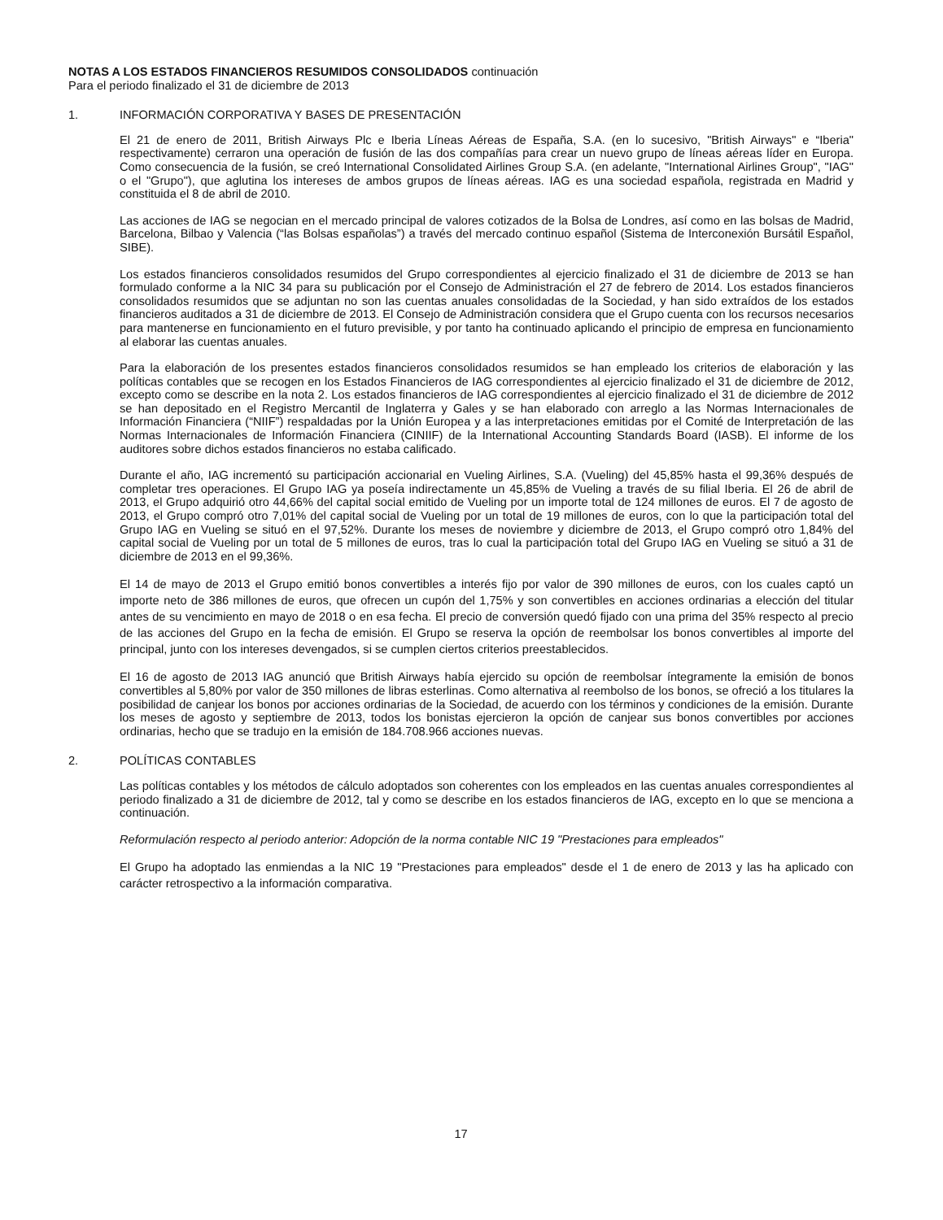NOTAS A LOS ESTADOS FINANCIEROS RESUMIDOS CONSOLIDADOS continuación
Para el periodo finalizado el 31 de diciembre de 2013
1. INFORMACIÓN CORPORATIVA Y BASES DE PRESENTACIÓN
El 21 de enero de 2011, British Airways Plc e Iberia Líneas Aéreas de España, S.A. (en lo sucesivo, "British Airways" e “Iberia" respectivamente) cerraron una operación de fusión de las dos compañías para crear un nuevo grupo de líneas aéreas líder en Europa. Como consecuencia de la fusión, se creó International Consolidated Airlines Group S.A. (en adelante, "International Airlines Group", "IAG" o el "Grupo"), que aglutina los intereses de ambos grupos de líneas aéreas. IAG es una sociedad española, registrada en Madrid y constituida el 8 de abril de 2010.
Las acciones de IAG se negocian en el mercado principal de valores cotizados de la Bolsa de Londres, así como en las bolsas de Madrid, Barcelona, Bilbao y Valencia (“las Bolsas españolas”) a través del mercado continuo español (Sistema de Interconexión Bursátil Español, SIBE).
Los estados financieros consolidados resumidos del Grupo correspondientes al ejercicio finalizado el 31 de diciembre de 2013 se han formulado conforme a la NIC 34 para su publicación por el Consejo de Administración el 27 de febrero de 2014. Los estados financieros consolidados resumidos que se adjuntan no son las cuentas anuales consolidadas de la Sociedad, y han sido extraídos de los estados financieros auditados a 31 de diciembre de 2013. El Consejo de Administración considera que el Grupo cuenta con los recursos necesarios para mantenerse en funcionamiento en el futuro previsible, y por tanto ha continuado aplicando el principio de empresa en funcionamiento al elaborar las cuentas anuales.
Para la elaboración de los presentes estados financieros consolidados resumidos se han empleado los criterios de elaboración y las políticas contables que se recogen en los Estados Financieros de IAG correspondientes al ejercicio finalizado el 31 de diciembre de 2012, excepto como se describe en la nota 2. Los estados financieros de IAG correspondientes al ejercicio finalizado el 31 de diciembre de 2012 se han depositado en el Registro Mercantil de Inglaterra y Gales y se han elaborado con arreglo a las Normas Internacionales de Información Financiera (“NIIF”) respaldadas por la Unión Europea y a las interpretaciones emitidas por el Comité de Interpretación de las Normas Internacionales de Información Financiera (CINIIF) de la International Accounting Standards Board (IASB). El informe de los auditores sobre dichos estados financieros no estaba calificado.
Durante el año, IAG incrementó su participación accionarial en Vueling Airlines, S.A. (Vueling) del 45,85% hasta el 99,36% después de completar tres operaciones. El Grupo IAG ya poseía indirectamente un 45,85% de Vueling a través de su filial Iberia. El 26 de abril de 2013, el Grupo adquirió otro 44,66% del capital social emitido de Vueling por un importe total de 124 millones de euros. El 7 de agosto de 2013, el Grupo compró otro 7,01% del capital social de Vueling por un total de 19 millones de euros, con lo que la participación total del Grupo IAG en Vueling se situó en el 97,52%. Durante los meses de noviembre y diciembre de 2013, el Grupo compró otro 1,84% del capital social de Vueling por un total de 5 millones de euros, tras lo cual la participación total del Grupo IAG en Vueling se situó a 31 de diciembre de 2013 en el 99,36%.
El 14 de mayo de 2013 el Grupo emitió bonos convertibles a interés fijo por valor de 390 millones de euros, con los cuales captó un importe neto de 386 millones de euros, que ofrecen un cupón del 1,75% y son convertibles en acciones ordinarias a elección del titular antes de su vencimiento en mayo de 2018 o en esa fecha. El precio de conversión quedó fijado con una prima del 35% respecto al precio de las acciones del Grupo en la fecha de emisión. El Grupo se reserva la opción de reembolsar los bonos convertibles al importe del principal, junto con los intereses devengados, si se cumplen ciertos criterios preestablecidos.
El 16 de agosto de 2013 IAG anunció que British Airways había ejercido su opción de reembolsar íntegramente la emisión de bonos convertibles al 5,80% por valor de 350 millones de libras esterlinas. Como alternativa al reembolso de los bonos, se ofreció a los titulares la posibilidad de canjear los bonos por acciones ordinarias de la Sociedad, de acuerdo con los términos y condiciones de la emisión. Durante los meses de agosto y septiembre de 2013, todos los bonistas ejercieron la opción de canjear sus bonos convertibles por acciones ordinarias, hecho que se tradujo en la emisión de 184.708.966 acciones nuevas.
2. POLÍTICAS CONTABLES
Las políticas contables y los métodos de cálculo adoptados son coherentes con los empleados en las cuentas anuales correspondientes al periodo finalizado a 31 de diciembre de 2012, tal y como se describe en los estados financieros de IAG, excepto en lo que se menciona a continuación.
Reformulación respecto al periodo anterior: Adopción de la norma contable NIC 19 "Prestaciones para empleados"
El Grupo ha adoptado las enmiendas a la NIC 19 "Prestaciones para empleados" desde el 1 de enero de 2013 y las ha aplicado con carácter retrospectivo a la información comparativa.
17